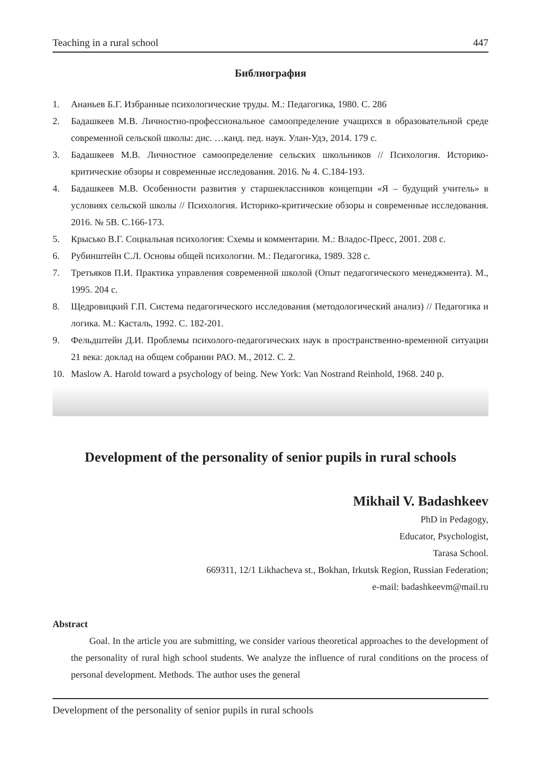Teaching in a rural school 447
Библиография
1. Ананьев Б.Г. Избранные психологические труды. М.: Педагогика, 1980. С. 286
2. Бадашкеев М.В. Личностно-профессиональное самоопределение учащихся в образовательной среде современной сельской школы: дис. …канд. пед. наук. Улан-Удэ, 2014. 179 с.
3. Бадашкеев М.В. Личностное самоопределение сельских школьников // Психология. Историко-критические обзоры и современные исследования. 2016. № 4. С.184-193.
4. Бадашкеев М.В. Особенности развития у старшеклассников концепции «Я – будущий учитель» в условиях сельской школы // Психология. Историко-критические обзоры и современные исследования. 2016. № 5В. С.166-173.
5. Крысько В.Г. Социальная психология: Схемы и комментарии. М.: Владос-Пресс, 2001. 208 с.
6. Рубинштейн С.Л. Основы общей психологии. М.: Педагогика, 1989. 328 с.
7. Третьяков П.И. Практика управления современной школой (Опыт педагогического менеджмента). М., 1995. 204 с.
8. Щедровицкий Г.П. Система педагогического исследования (методологический анализ) // Педагогика и логика. М.: Касталь, 1992. С. 182-201.
9. Фельдштейн Д.И. Проблемы психолого-педагогических наук в пространственно-временной ситуации 21 века: доклад на общем собрании РАО. М., 2012. С. 2.
10. Maslow A. Harold toward a psychology of being. New York: Van Nostrand Reinhold, 1968. 240 p.
Development of the personality of senior pupils in rural schools
Mikhail V. Badashkeev
PhD in Pedagogy,
Educator, Psychologist,
Tarasa School.
669311, 12/1 Likhacheva st., Bokhan, Irkutsk Region, Russian Federation;
e-mail: badashkeevm@mail.ru
Abstract
Goal. In the article you are submitting, we consider various theoretical approaches to the development of the personality of rural high school students. We analyze the influence of rural conditions on the process of personal development. Methods. The author uses the general
Development of the personality of senior pupils in rural schools